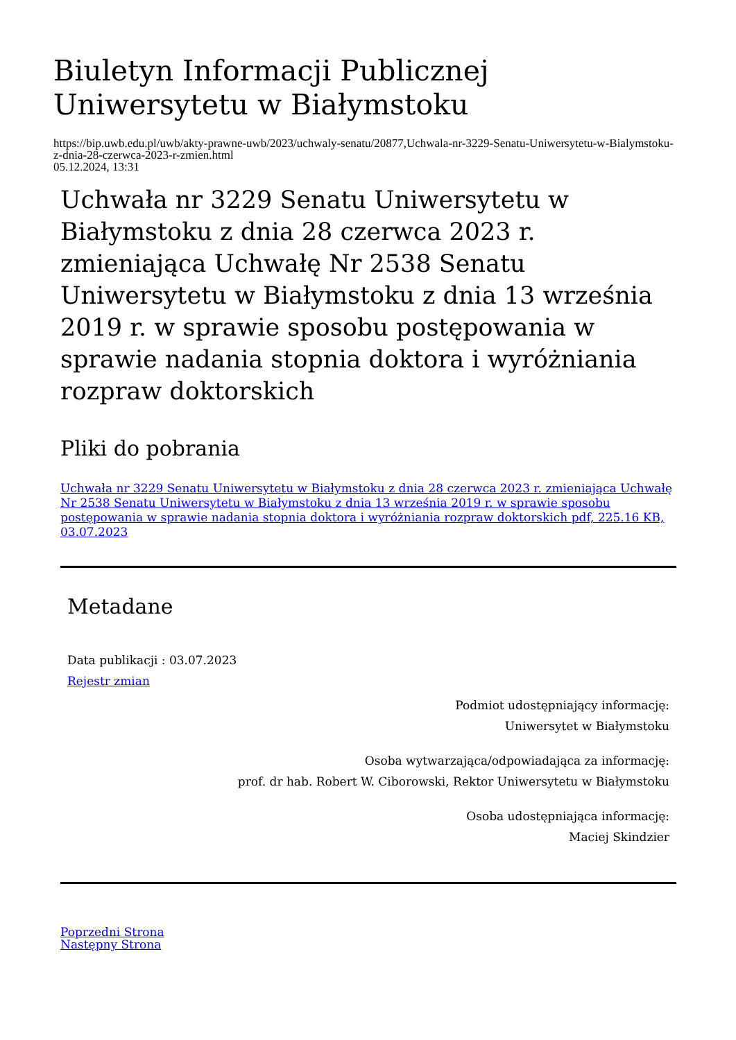Biuletyn Informacji Publicznej Uniwersytetu w Białymstoku
https://bip.uwb.edu.pl/uwb/akty-prawne-uwb/2023/uchwaly-senatu/20877,Uchwala-nr-3229-Senatu-Uniwersytetu-w-Bialymstoku-z-dnia-28-czerwca-2023-r-zmien.html
05.12.2024, 13:31
Uchwała nr 3229 Senatu Uniwersytetu w Białymstoku z dnia 28 czerwca 2023 r. zmieniająca Uchwałę Nr 2538 Senatu Uniwersytetu w Białymstoku z dnia 13 września 2019 r. w sprawie sposobu postępowania w sprawie nadania stopnia doktora i wyróżniania rozpraw doktorskich
Pliki do pobrania
Uchwała nr 3229 Senatu Uniwersytetu w Białymstoku z dnia 28 czerwca 2023 r. zmieniająca Uchwałę Nr 2538 Senatu Uniwersytetu w Białymstoku z dnia 13 września 2019 r. w sprawie sposobu postępowania w sprawie nadania stopnia doktora i wyróżniania rozpraw doktorskich pdf, 225.16 KB, 03.07.2023
Metadane
Data publikacji : 03.07.2023
Rejestr zmian
Podmiot udostępniający informację:
Uniwersytet w Białymstoku
Osoba wytwarzająca/odpowiadająca za informację:
prof. dr hab. Robert W. Ciborowski, Rektor Uniwersytetu w Białymstoku
Osoba udostępniająca informację:
Maciej Skindzier
Poprzedni Strona
Następny Strona